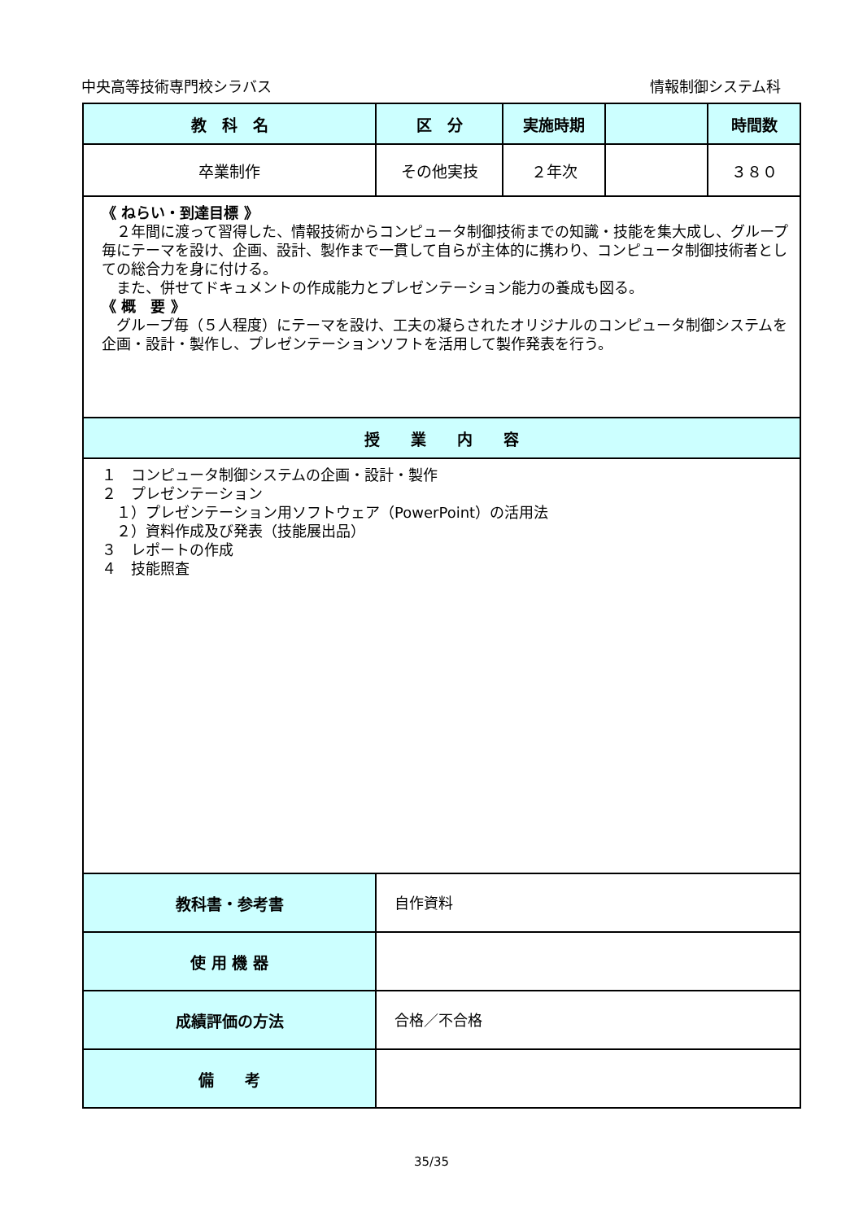中央高等技術専門校シラバス 情報制御システム科
| 教 科 名 | 区 分 | 実施時期 | | 時間数 |
| --- | --- | --- | --- | --- |
| 卒業制作 | その他実技 | ２年次 | | ３８０ |
| 《 ねらい・到達目標 》 ２年間に渡って習得した、情報技術からコンピュータ制御技術までの知識・技能を集大成し、グループ毎にテーマを設け、企画、設計、製作まで一貫して自らが主体的に携わり、コンピュータ制御技術者としての総合力を身に付ける。 また、併せてドキュメントの作成能力とプレゼンテーション能力の養成も図る。 《 概 要 》 グループ毎（５人程度）にテーマを設け、工夫の凝らされたオリジナルのコンピュータ制御システムを企画・設計・製作し、プレゼンテーションソフトを活用して製作発表を行う。 | | | | |
| 授 業 内 容 | | | | |
| １ コンピュータ制御システムの企画・設計・製作 ２ プレゼンテーション １）プレゼンテーション用ソフトウェア（PowerPoint）の活用法 ２）資料作成及び発表（技能展出品） ３ レポートの作成 ４ 技能照査 | | | | |
| 教科書・参考書 | 自作資料 | | | |
| 使 用 機 器 | | | | |
| 成績評価の方法 | 合格／不合格 | | | |
| 備 考 | | | | |
35/35